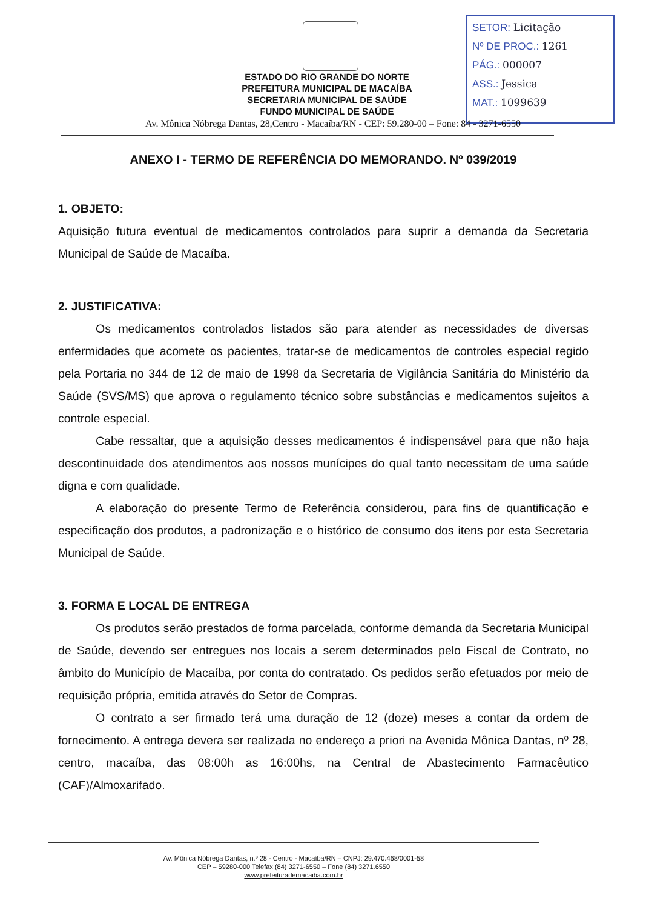SETOR: Licitação
Nº DE PROC.: 1261
PÁG.: 000007
ASS.: Jessica
MAT.: 1099639
ESTADO DO RIO GRANDE DO NORTE
PREFEITURA MUNICIPAL DE MACAÍBA
SECRETARIA MUNICIPAL DE SAÚDE
FUNDO MUNICIPAL DE SAÚDE
Av. Mônica Nóbrega Dantas, 28,Centro - Macaíba/RN - CEP: 59.280-00 – Fone: 84 - 3271-6550
ANEXO I - TERMO DE REFERÊNCIA DO MEMORANDO. Nº 039/2019
1. OBJETO:
Aquisição futura eventual de medicamentos controlados para suprir a demanda da Secretaria Municipal de Saúde de Macaíba.
2. JUSTIFICATIVA:
Os medicamentos controlados listados são para atender as necessidades de diversas enfermidades que acomete os pacientes, tratar-se de medicamentos de controles especial regido pela Portaria no 344 de 12 de maio de 1998 da Secretaria de Vigilância Sanitária do Ministério da Saúde (SVS/MS) que aprova o regulamento técnico sobre substâncias e medicamentos sujeitos a controle especial.
Cabe ressaltar, que a aquisição desses medicamentos é indispensável para que não haja descontinuidade dos atendimentos aos nossos munícipes do qual tanto necessitam de uma saúde digna e com qualidade.
A elaboração do presente Termo de Referência considerou, para fins de quantificação e especificação dos produtos, a padronização e o histórico de consumo dos itens por esta Secretaria Municipal de Saúde.
3. FORMA E LOCAL DE ENTREGA
Os produtos serão prestados de forma parcelada, conforme demanda da Secretaria Municipal de Saúde, devendo ser entregues nos locais a serem determinados pelo Fiscal de Contrato, no âmbito do Município de Macaíba, por conta do contratado. Os pedidos serão efetuados por meio de requisição própria, emitida através do Setor de Compras.
O contrato a ser firmado terá uma duração de 12 (doze) meses a contar da ordem de fornecimento. A entrega devera ser realizada no endereço a priori na Avenida Mônica Dantas, nº 28, centro, macaíba, das 08:00h as 16:00hs, na Central de Abastecimento Farmacêutico (CAF)/Almoxarifado.
Av. Mônica Nóbrega Dantas, n.º 28 - Centro - Macaíba/RN – CNPJ: 29.470.468/0001-58
CEP – 59280-000 Telefax (84) 3271-6550 – Fone (84) 3271.6550
www.prefeiturademacaiba.com.br